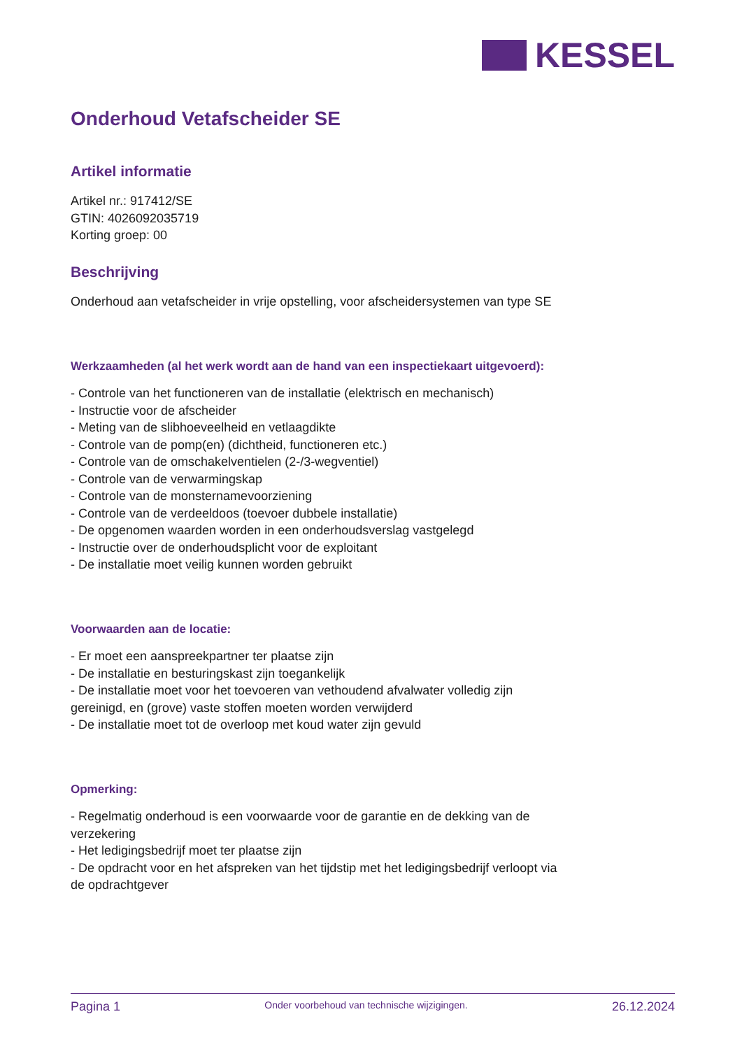KESSEL
Onderhoud Vetafscheider SE
Artikel informatie
Artikel nr.: 917412/SE
GTIN: 4026092035719
Korting groep: 00
Beschrijving
Onderhoud aan vetafscheider in vrije opstelling, voor afscheidersystemen van type SE
Werkzaamheden (al het werk wordt aan de hand van een inspectiekaart uitgevoerd):
- Controle van het functioneren van de installatie (elektrisch en mechanisch)
- Instructie voor de afscheider
- Meting van de slibhoeveelheid en vetlaagdikte
- Controle van de pomp(en) (dichtheid, functioneren etc.)
- Controle van de omschakelventielen (2-/3-wegventiel)
- Controle van de verwarmingskap
- Controle van de monsternamevoorziening
- Controle van de verdeeldoos (toevoer dubbele installatie)
- De opgenomen waarden worden in een onderhoudsverslag vastgelegd
- Instructie over de onderhoudsplicht voor de exploitant
- De installatie moet veilig kunnen worden gebruikt
Voorwaarden aan de locatie:
- Er moet een aanspreekpartner ter plaatse zijn
- De installatie en besturingskast zijn toegankelijk
- De installatie moet voor het toevoeren van vethoudend afvalwater volledig zijn gereinigd, en (grove) vaste stoffen moeten worden verwijderd
- De installatie moet tot de overloop met koud water zijn gevuld
Opmerking:
- Regelmatig onderhoud is een voorwaarde voor de garantie en de dekking van de verzekering
- Het ledigingsbedrijf moet ter plaatse zijn
- De opdracht voor en het afspreken van het tijdstip met het ledigingsbedrijf verloopt via de opdrachtgever
Pagina 1 Onder voorbehoud van technische wijzigingen. 26.12.2024